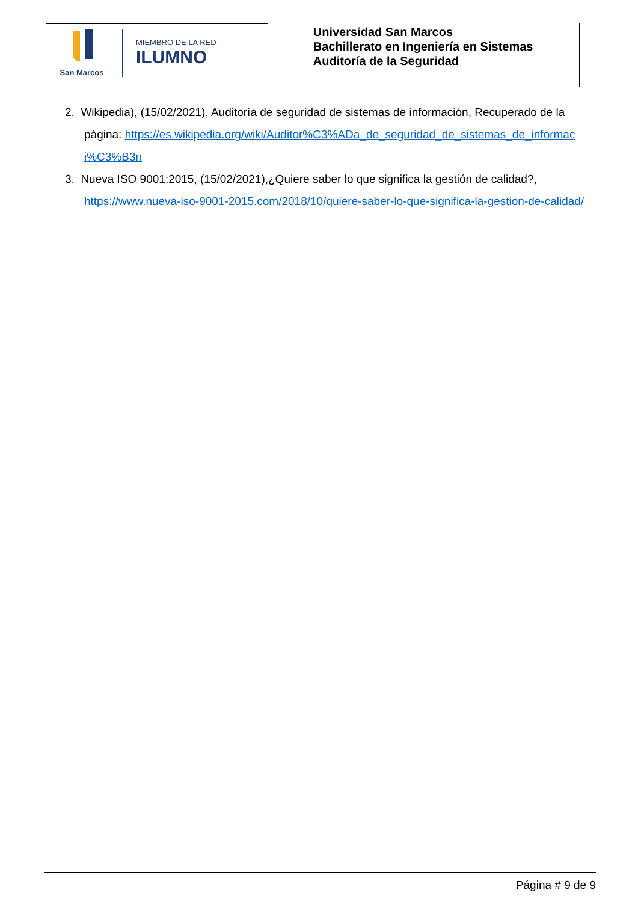| San Marcos MIEMBRO DE LA RED ILUMNO | Universidad San Marcos Bachillerato en Ingeniería en Sistemas Auditoría de la Seguridad |
2. Wikipedia), (15/02/2021), Auditoría de seguridad de sistemas de información, Recuperado de la página: https://es.wikipedia.org/wiki/Auditor%C3%ADa_de_seguridad_de_sistemas_de_informac i%C3%B3n
3. Nueva ISO 9001:2015, (15/02/2021),¿Quiere saber lo que significa la gestión de calidad?, https://www.nueva-iso-9001-2015.com/2018/10/quiere-saber-lo-que-significa-la-gestion-de-calidad/
Página # 9 de 9